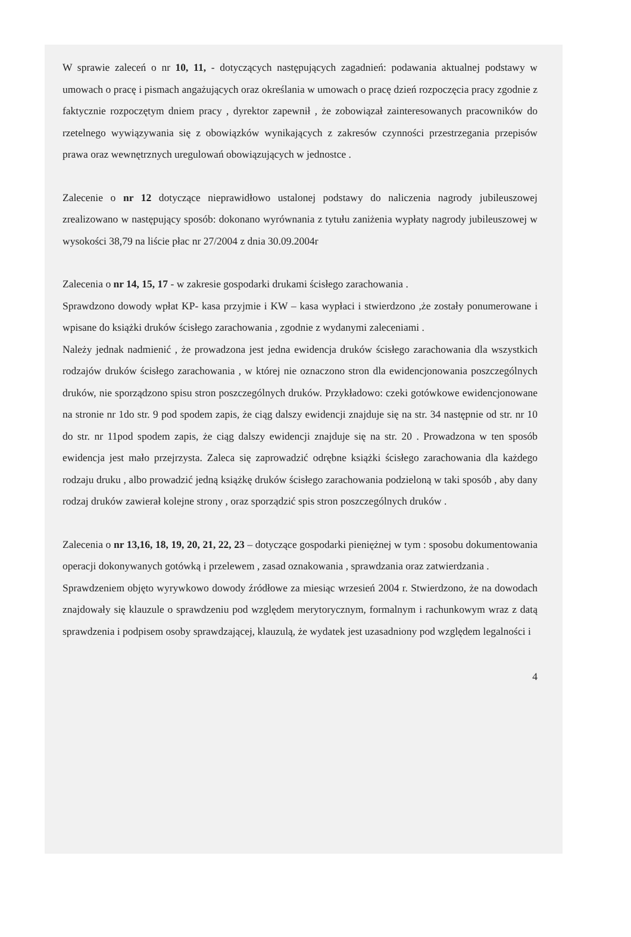W sprawie zaleceń o nr 10, 11, - dotyczących następujących zagadnień: podawania aktualnej podstawy w umowach o pracę i pismach angażujących oraz określania w umowach o pracę dzień rozpoczęcia pracy zgodnie z faktycznie rozpoczętym dniem pracy , dyrektor zapewnił , że zobowiązał zainteresowanych pracowników do rzetelnego wywiązywania się z obowiązków wynikających z zakresów czynności przestrzegania przepisów prawa oraz wewnętrznych uregulowań obowiązujących w jednostce .
Zalecenie o nr 12 dotyczące nieprawidłowo ustalonej podstawy do naliczenia nagrody jubileuszowej zrealizowano w następujący sposób: dokonano wyrównania z tytułu zaniżenia wypłaty nagrody jubileuszowej w wysokości 38,79 na liście płac nr 27/2004 z dnia 30.09.2004r
Zalecenia o nr 14, 15, 17 - w zakresie gospodarki drukami ścisłego zarachowania .
Sprawdzono dowody wpłat KP- kasa przyjmie i KW – kasa wypłaci i stwierdzono ,że zostały ponumerowane i wpisane do książki druków ścisłego zarachowania , zgodnie z wydanymi zaleceniami .
Należy jednak nadmienić , że prowadzona jest jedna ewidencja druków ścisłego zarachowania dla wszystkich rodzajów druków ścisłego zarachowania , w której nie oznaczono stron dla ewidencjonowania poszczególnych druków, nie sporządzono spisu stron poszczególnych druków. Przykładowo: czeki gotówkowe ewidencjonowane na stronie nr 1do str. 9 pod spodem zapis, że ciąg dalszy ewidencji znajduje się na str. 34 następnie od str. nr 10 do str. nr 11pod spodem zapis, że ciąg dalszy ewidencji znajduje się na str. 20 . Prowadzona w ten sposób ewidencja jest mało przejrzysta. Zaleca się zaprowadzić odrębne książki ścisłego zarachowania dla każdego rodzaju druku , albo prowadzić jedną książkę druków ścisłego zarachowania podzieloną w taki sposób , aby dany rodzaj druków zawierał kolejne strony , oraz sporządzić spis stron poszczególnych druków .
Zalecenia o nr 13,16, 18, 19, 20, 21, 22, 23 – dotyczące gospodarki pieniężnej w tym : sposobu dokumentowania operacji dokonywanych gotówką i przelewem , zasad oznakowania , sprawdzania oraz zatwierdzania .
Sprawdzeniem objęto wyrywkowo dowody źródłowe za miesiąc wrzesień 2004 r. Stwierdzono, że na dowodach znajdowały się klauzule o sprawdzeniu pod względem merytorycznym, formalnym i rachunkowym wraz z datą sprawdzenia i podpisem osoby sprawdzającej, klauzulą, że wydatek jest uzasadniony pod względem legalności i
4